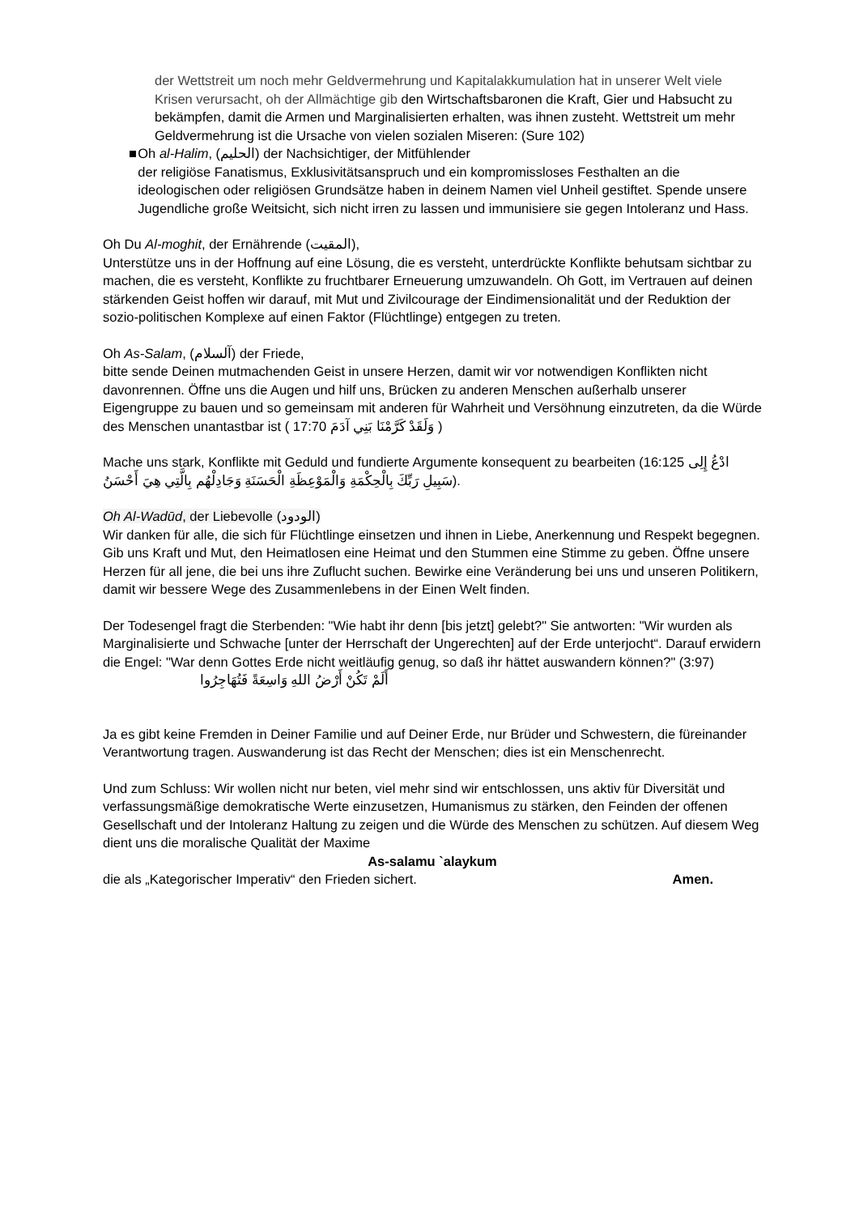der Wettstreit um noch mehr Geldvermehrung und Kapitalakkumulation hat in unserer Welt viele Krisen verursacht, oh der Allmächtige gib den Wirtschaftsbaronen die Kraft, Gier und Habsucht zu bekämpfen, damit die Armen und Marginalisierten erhalten, was ihnen zusteht. Wettstreit um mehr Geldvermehrung ist die Ursache von vielen sozialen Miseren: (Sure 102)
■ Oh al-Halim, (الحليم) der Nachsichtiger, der Mitfühlender
der religiöse Fanatismus, Exklusivitätsanspruch und ein kompromissloses Festhalten an die ideologischen oder religiösen Grundsätze haben in deinem Namen viel Unheil gestiftet. Spende unsere Jugendliche große Weitsicht, sich nicht irren zu lassen und immunisiere sie gegen Intoleranz und Hass.
Oh Du Al-moghit, der Ernährende (المقيت),
Unterstütze uns in der Hoffnung auf eine Lösung, die es versteht, unterdrückte Konflikte behutsam sichtbar zu machen, die es versteht, Konflikte zu fruchtbarer Erneuerung umzuwandeln. Oh Gott, im Vertrauen auf deinen stärkenden Geist hoffen wir darauf, mit Mut und Zivilcourage der Eindimensionalität und der Reduktion der sozio-politischen Komplexe auf einen Faktor (Flüchtlinge) entgegen zu treten.
Oh As-Salam, (آلسلام) der Friede,
bitte sende Deinen mutmachenden Geist in unsere Herzen, damit wir vor notwendigen Konflikten nicht davonrennen. Öffne uns die Augen und hilf uns, Brücken zu anderen Menschen außerhalb unserer Eigengruppe zu bauen und so gemeinsam mit anderen für Wahrheit und Versöhnung einzutreten, da die Würde des Menschen unantastbar ist ( وَلَقَدْ كَرَّمْنَا بَنِي آدَمَ 17:70 )
Mache uns stark, Konflikte mit Geduld und fundierte Argumente konsequent zu bearbeiten (16:125 ادْعُ إِلِى سَبِيلِ رَبِّكَ بِالْحِكْمَةِ وَالْمَوْعِظَةِ الْحَسَنَةِ وَجَادِلْهُم بِالَّتِي هِيَ أَحْسَنُ).
Oh Al-Wadūd, der Liebevolle (الودود)
Wir danken für alle, die sich für Flüchtlinge einsetzen und ihnen in Liebe, Anerkennung und Respekt begegnen. Gib uns Kraft und Mut, den Heimatlosen eine Heimat und den Stummen eine Stimme zu geben. Öffne unsere Herzen für all jene, die bei uns ihre Zuflucht suchen. Bewirke eine Veränderung bei uns und unseren Politikern, damit wir bessere Wege des Zusammenlebens in der Einen Welt finden.
Der Todesengel fragt die Sterbenden: "Wie habt ihr denn [bis jetzt] gelebt?" Sie antworten: "Wir wurden als Marginalisierte und Schwache [unter der Herrschaft der Ungerechten] auf der Erde unterjocht“. Darauf erwidern die Engel: "War denn Gottes Erde nicht weitläufig genug, so daß ihr hättet auswandern können?" (3:97) أَلَمْ تَكُنْ أَرْضُ اللهِ وَاسِعَةً فَتُهَاجِرُوا
Ja es gibt keine Fremden in Deiner Familie und auf Deiner Erde, nur Brüder und Schwestern, die füreinander Verantwortung tragen. Auswanderung ist das Recht der Menschen; dies ist ein Menschenrecht.
Und zum Schluss: Wir wollen nicht nur beten, viel mehr sind wir entschlossen, uns aktiv für Diversität und verfassungsmäßige demokratische Werte einzusetzen, Humanismus zu stärken, den Feinden der offenen Gesellschaft und der Intoleranz Haltung zu zeigen und die Würde des Menschen zu schützen. Auf diesem Weg dient uns die moralische Qualität der Maxime
As-salamu `alaykum
die als „Kategorischer Imperativ“ den Frieden sichert. Amen.